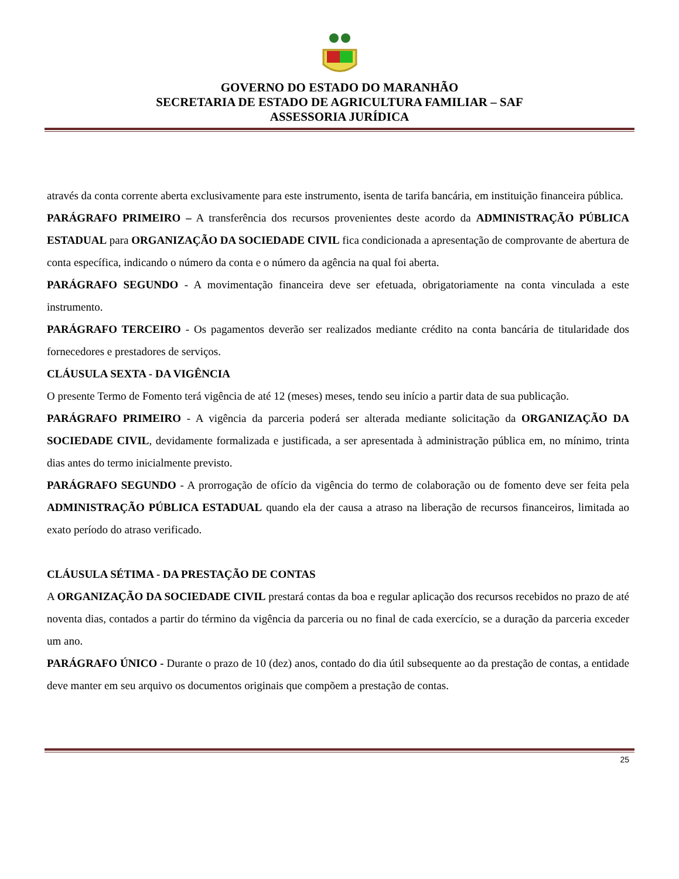GOVERNO DO ESTADO DO MARANHÃO
SECRETARIA DE ESTADO DE AGRICULTURA FAMILIAR – SAF
ASSESSORIA JURÍDICA
através da conta corrente aberta exclusivamente para este instrumento, isenta de tarifa bancária, em instituição financeira pública.
PARÁGRAFO PRIMEIRO – A transferência dos recursos provenientes deste acordo da ADMINISTRAÇÃO PÚBLICA ESTADUAL para ORGANIZAÇÃO DA SOCIEDADE CIVIL fica condicionada a apresentação de comprovante de abertura de conta específica, indicando o número da conta e o número da agência na qual foi aberta.
PARÁGRAFO SEGUNDO - A movimentação financeira deve ser efetuada, obrigatoriamente na conta vinculada a este instrumento.
PARÁGRAFO TERCEIRO - Os pagamentos deverão ser realizados mediante crédito na conta bancária de titularidade dos fornecedores e prestadores de serviços.
CLÁUSULA SEXTA - DA VIGÊNCIA
O presente Termo de Fomento terá vigência de até 12 (meses) meses, tendo seu início a partir data de sua publicação.
PARÁGRAFO PRIMEIRO - A vigência da parceria poderá ser alterada mediante solicitação da ORGANIZAÇÃO DA SOCIEDADE CIVIL, devidamente formalizada e justificada, a ser apresentada à administração pública em, no mínimo, trinta dias antes do termo inicialmente previsto.
PARÁGRAFO SEGUNDO - A prorrogação de ofício da vigência do termo de colaboração ou de fomento deve ser feita pela ADMINISTRAÇÃO PÚBLICA ESTADUAL quando ela der causa a atraso na liberação de recursos financeiros, limitada ao exato período do atraso verificado.
CLÁUSULA SÉTIMA - DA PRESTAÇÃO DE CONTAS
A ORGANIZAÇÃO DA SOCIEDADE CIVIL prestará contas da boa e regular aplicação dos recursos recebidos no prazo de até noventa dias, contados a partir do término da vigência da parceria ou no final de cada exercício, se a duração da parceria exceder um ano.
PARÁGRAFO ÚNICO - Durante o prazo de 10 (dez) anos, contado do dia útil subsequente ao da prestação de contas, a entidade deve manter em seu arquivo os documentos originais que compõem a prestação de contas.
25